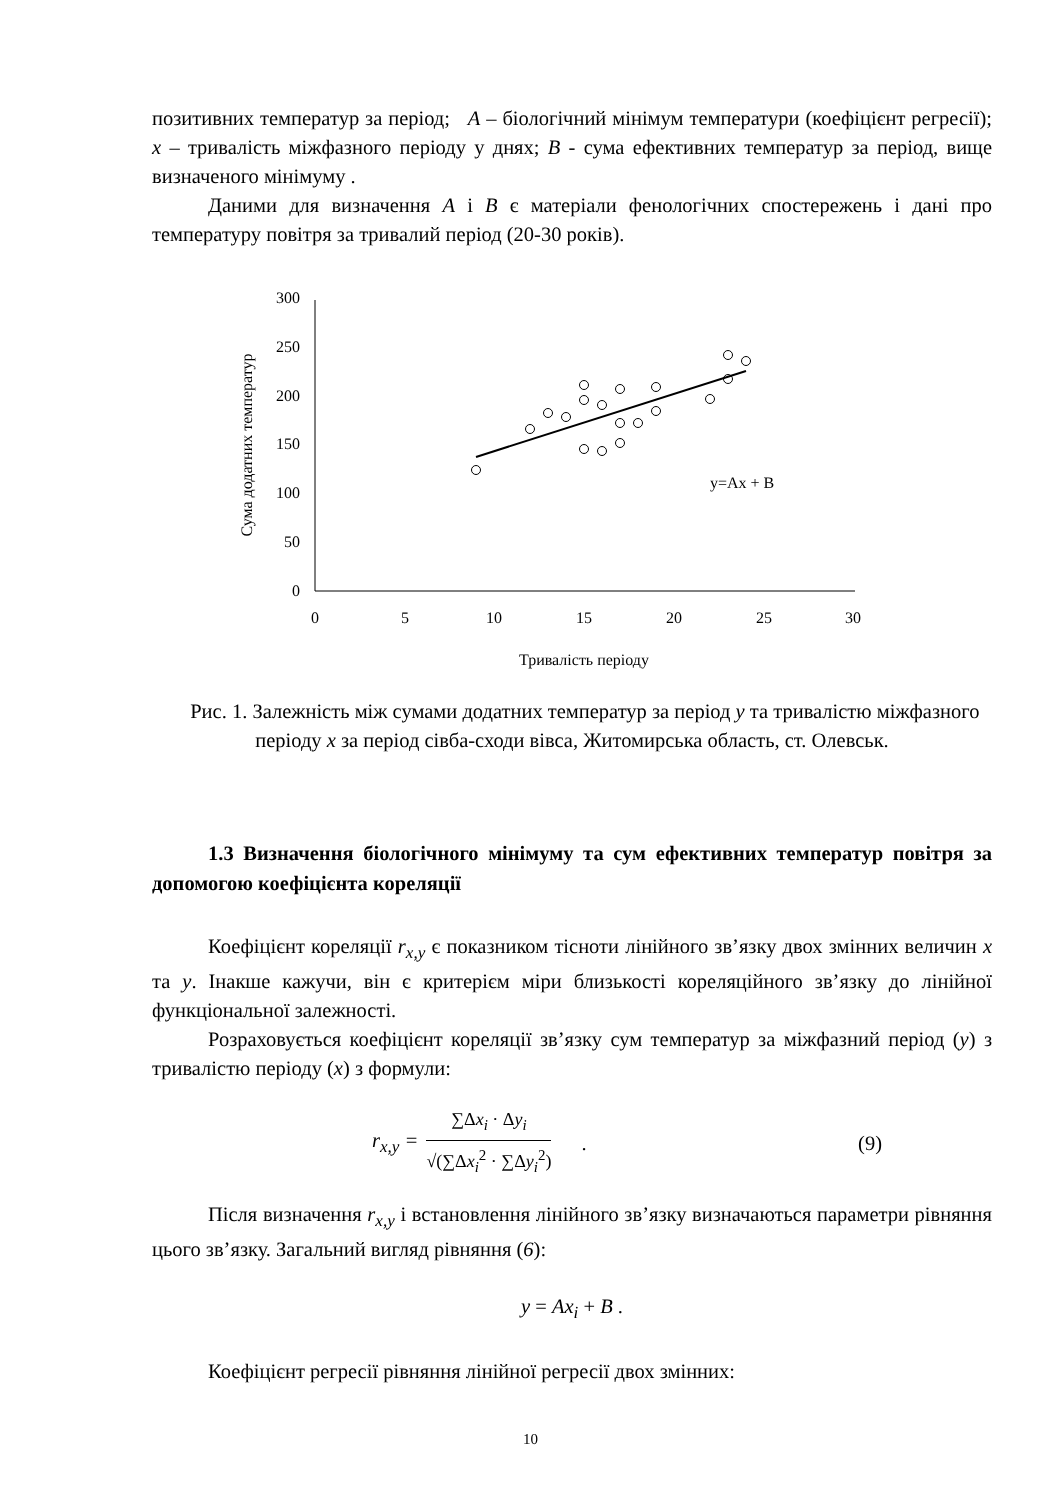позитивних температур за період; А – біологічний мінімум температури (коефіцієнт регресії); x – тривалість міжфазного періоду у днях; В - сума ефективних температур за період, вище визначеного мінімуму .
Даними для визначення А і В є матеріали фенологічних спостережень і дані про температуру повітря за тривалий період (20-30 років).
0
50
100
150
200
250
300
0
5
10
15
20
25
30
Тривалість періоду
Сума додатних температур
y=Ax + B
Рис. 1. Залежність між сумами додатних температур за період у та тривалістю міжфазного періоду х за період сівба-сходи вівса, Житомирська область, ст. Олевськ.
1.3 Визначення біологічного мінімуму та сум ефективних температур повітря за допомогою коефіцієнта кореляції
Коефіцієнт кореляції r<sub>x,y</sub> є показником тісноти лінійного зв’язку двох змінних величин x та y. Інакше кажучи, він є критерієм міри близькості кореляційного зв’язку до лінійної функціональної залежності.
Розраховується коефіцієнт кореляції зв’язку сум температур за міжфазний період (y) з тривалістю періоду (x) з формули:
r<sub>x,y</sub> =
∑Δx<sub>i</sub> · Δy<sub>i</sub>
√(∑Δx<sub>i</sub><sup>2</sup> · ∑Δy<sub>i</sub><sup>2</sup>)
. (9)
Після визначення r<sub>x,y</sub> і встановлення лінійного зв’язку визначаються параметри рівняння цього зв’язку. Загальний вигляд рівняння (6):
y = Ax<sub>i</sub> + B .
Коефіцієнт регресії рівняння лінійної регресії двох змінних:
10